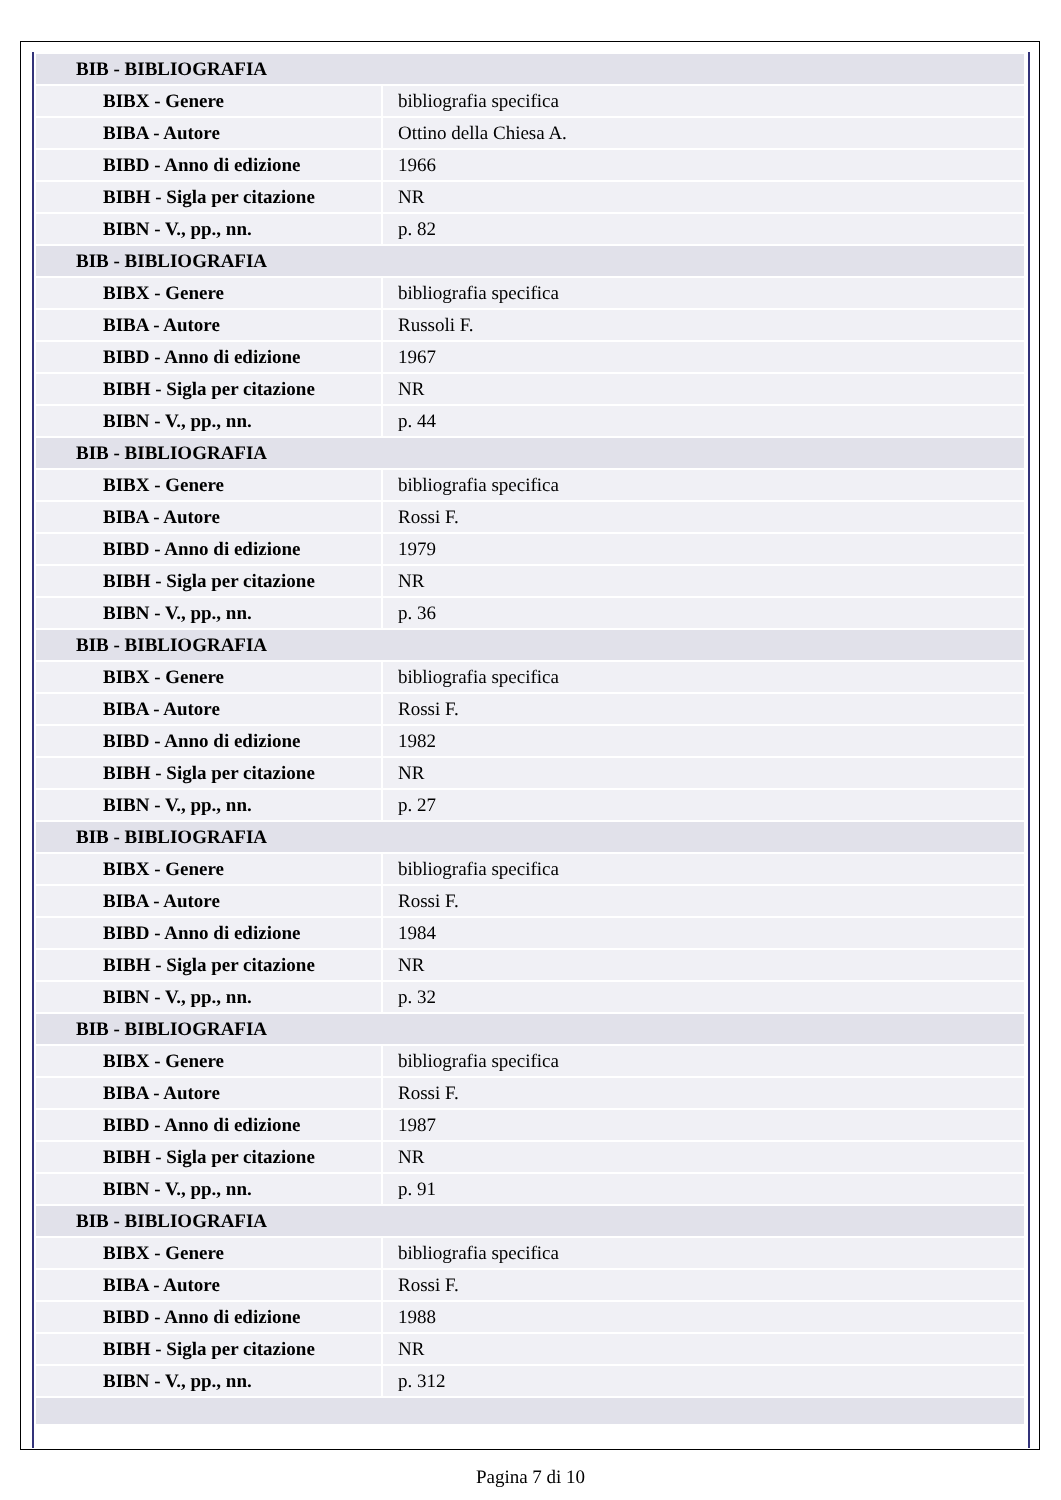| BIB - BIBLIOGRAFIA | |
| BIBX - Genere | bibliografia specifica |
| BIBA - Autore | Ottino della Chiesa A. |
| BIBD - Anno di edizione | 1966 |
| BIBH - Sigla per citazione | NR |
| BIBN - V., pp., nn. | p. 82 |
| BIB - BIBLIOGRAFIA | |
| BIBX - Genere | bibliografia specifica |
| BIBA - Autore | Russoli F. |
| BIBD - Anno di edizione | 1967 |
| BIBH - Sigla per citazione | NR |
| BIBN - V., pp., nn. | p. 44 |
| BIB - BIBLIOGRAFIA | |
| BIBX - Genere | bibliografia specifica |
| BIBA - Autore | Rossi F. |
| BIBD - Anno di edizione | 1979 |
| BIBH - Sigla per citazione | NR |
| BIBN - V., pp., nn. | p. 36 |
| BIB - BIBLIOGRAFIA | |
| BIBX - Genere | bibliografia specifica |
| BIBA - Autore | Rossi F. |
| BIBD - Anno di edizione | 1982 |
| BIBH - Sigla per citazione | NR |
| BIBN - V., pp., nn. | p. 27 |
| BIB - BIBLIOGRAFIA | |
| BIBX - Genere | bibliografia specifica |
| BIBA - Autore | Rossi F. |
| BIBD - Anno di edizione | 1984 |
| BIBH - Sigla per citazione | NR |
| BIBN - V., pp., nn. | p. 32 |
| BIB - BIBLIOGRAFIA | |
| BIBX - Genere | bibliografia specifica |
| BIBA - Autore | Rossi F. |
| BIBD - Anno di edizione | 1987 |
| BIBH - Sigla per citazione | NR |
| BIBN - V., pp., nn. | p. 91 |
| BIB - BIBLIOGRAFIA | |
| BIBX - Genere | bibliografia specifica |
| BIBA - Autore | Rossi F. |
| BIBD - Anno di edizione | 1988 |
| BIBH - Sigla per citazione | NR |
| BIBN - V., pp., nn. | p. 312 |
Pagina 7 di 10